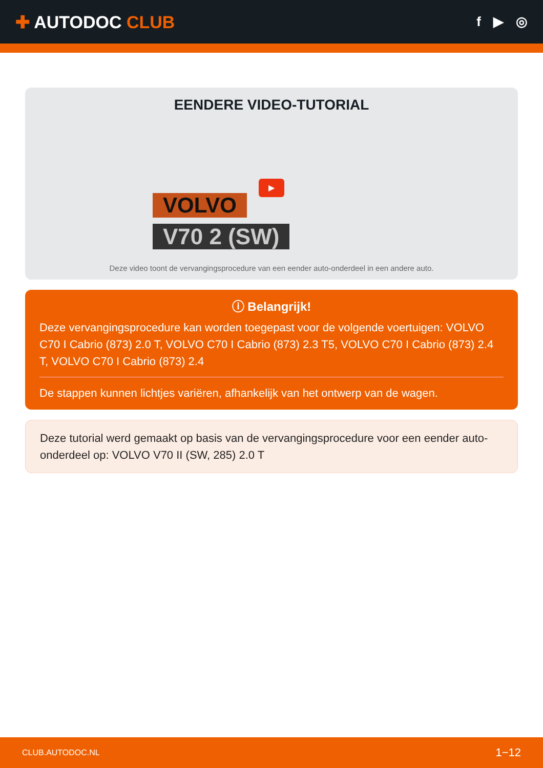✚ AUTODOC CLUB
f ▶ ◎
EENDERE VIDEO-TUTORIAL
▶
VOLVO
V70 2 (SW)
Deze video toont de vervangingsprocedure van een eender auto-onderdeel in een andere auto.
ⓘ Belangrijk!
Deze vervangingsprocedure kan worden toegepast voor de volgende voertuigen: VOLVO C70 I Cabrio (873) 2.0 T, VOLVO C70 I Cabrio (873) 2.3 T5, VOLVO C70 I Cabrio (873) 2.4 T, VOLVO C70 I Cabrio (873) 2.4
De stappen kunnen lichtjes variëren, afhankelijk van het ontwerp van de wagen.
Deze tutorial werd gemaakt op basis van de vervangingsprocedure voor een eender auto-onderdeel op: VOLVO V70 II (SW, 285) 2.0 T
CLUB.AUTODOC.NL 1−12